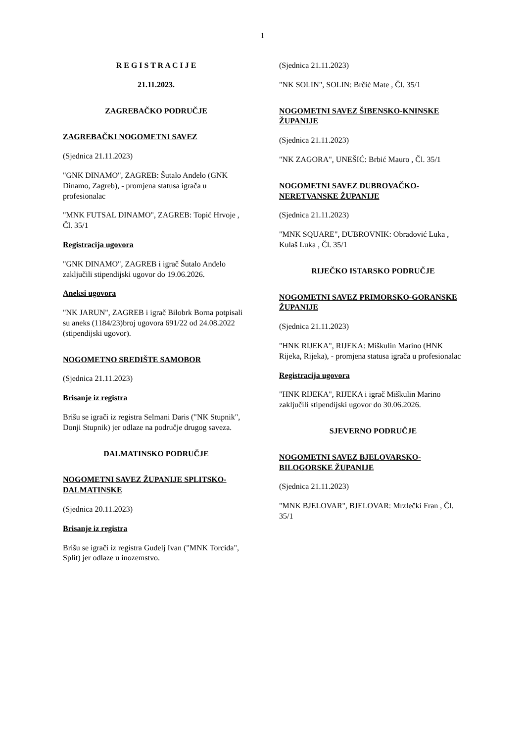1
R E G I S T R A C I J E
21.11.2023.
ZAGREBAČKO PODRUČJE
ZAGREBAČKI NOGOMETNI SAVEZ
(Sjednica 21.11.2023)
"GNK DINAMO", ZAGREB: Šutalo Anđelo (GNK Dinamo, Zagreb), - promjena statusa igrača u profesionalac
"MNK FUTSAL DINAMO", ZAGREB: Topić Hrvoje , Čl. 35/1
Registracija ugovora
"GNK DINAMO", ZAGREB i igrač Šutalo Anđelo zaključili stipendijski ugovor do 19.06.2026.
Aneksi ugovora
"NK JARUN", ZAGREB i igrač Bilobrk Borna potpisali su aneks (1184/23)broj ugovora 691/22 od 24.08.2022 (stipendijski ugovor).
NOGOMETNO SREDIŠTE SAMOBOR
(Sjednica 21.11.2023)
Brisanje iz registra
Brišu se igrači iz registra Selmani Daris ("NK Stupnik", Donji Stupnik) jer odlaze na područje drugog saveza.
DALMATINSKO PODRUČJE
NOGOMETNI SAVEZ ŽUPANIJE SPLITSKO-DALMATINSKE
(Sjednica 20.11.2023)
Brisanje iz registra
Brišu se igrači iz registra Gudelj Ivan ("MNK Torcida", Split) jer odlaze u inozemstvo.
(Sjednica 21.11.2023)
"NK SOLIN", SOLIN: Brčić Mate , Čl. 35/1
NOGOMETNI SAVEZ ŠIBENSKO-KNINSKE ŽUPANIJE
(Sjednica 21.11.2023)
"NK ZAGORA", UNEŠIĆ: Brbić Mauro , Čl. 35/1
NOGOMETNI SAVEZ DUBROVAČKO-NERETVANSKE ŽUPANIJE
(Sjednica 21.11.2023)
"MNK SQUARE", DUBROVNIK: Obradović Luka , Kulaš Luka , Čl. 35/1
RIJEČKO ISTARSKO PODRUČJE
NOGOMETNI SAVEZ PRIMORSKO-GORANSKE ŽUPANIJE
(Sjednica 21.11.2023)
"HNK RIJEKA", RIJEKA: Miškulin Marino (HNK Rijeka, Rijeka), - promjena statusa igrača u profesionalac
Registracija ugovora
"HNK RIJEKA", RIJEKA i igrač Miškulin Marino zaključili stipendijski ugovor do 30.06.2026.
SJEVERNO PODRUČJE
NOGOMETNI SAVEZ BJELOVARSKO-BILOGORSKE ŽUPANIJE
(Sjednica 21.11.2023)
"MNK BJELOVAR", BJELOVAR: Mrzlečki Fran , Čl. 35/1